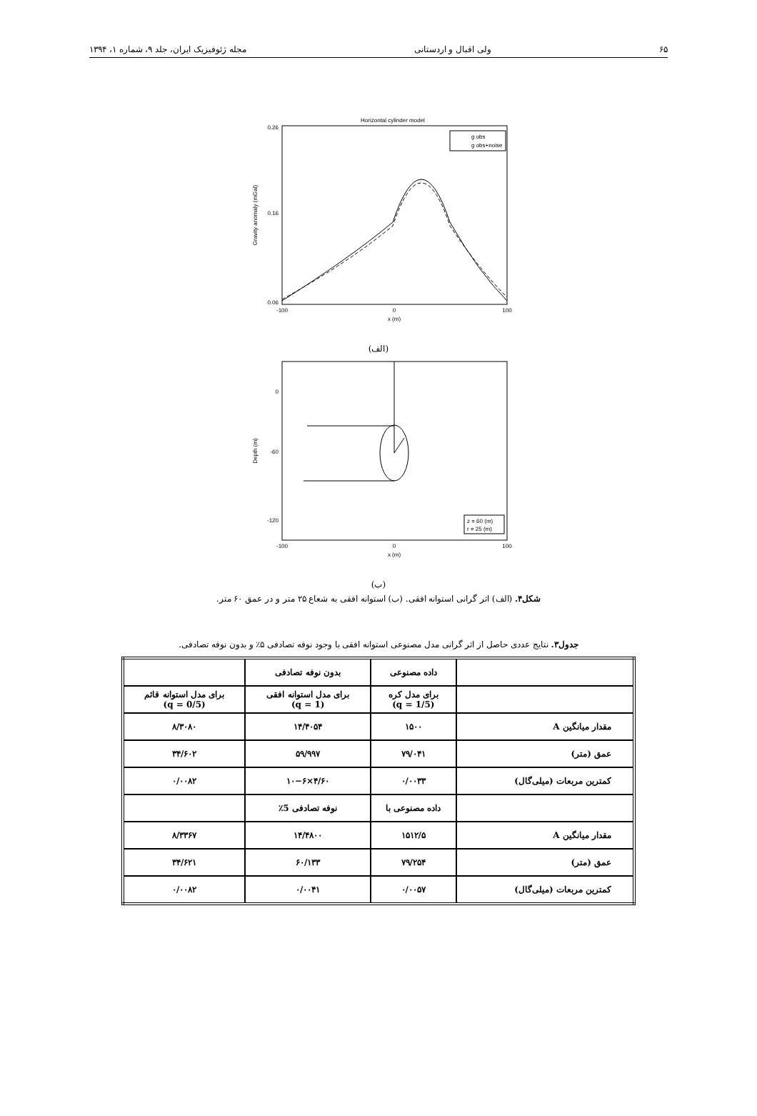۶۵ ولی اقبال و اردستانی مجله ژئوفیزیک ایران، جلد ۹، شماره ۱، ۱۳۹۴
Horizontal cylinder model
0.26
0.16
0.06
-100
0
100
x (m)
Gravity anomaly (mGal)
g obs
g obs+noise
(الف)
0
-60
-120
-100
0
100
x (m)
Depth (m)
z = 60 (m)
r = 25 (m)
(ب)
شکل۴. (الف) اثر گرانی استوانه افقی. (ب) استوانه افقی به شعاع ۲۵ متر و در عمق ۶۰ متر.
جدول۳. نتایج عددی حاصل از اثر گرانی مدل مصنوعی استوانه افقی با وجود نوفه تصادفی ۵٪ و بدون نوفه تصادفی.
| | داده مصنوعی | بدون نوفه تصادفی | |
| | برای مدل کره (q = 1/5) | برای مدل استوانه افقی (q = 1) | برای مدل استوانه قائم (q = 0/5) |
| مقدار میانگین A | ۱۵۰۰ | ۱۴/۴۰۵۴ | ۸/۳۰۸۰ |
| عمق (متر) | ۷۹/۰۴۱ | ۵۹/۹۹۷ | ۳۴/۶۰۲ |
| کمترین مربعات (میلی‌گال) | ۰/۰۰۳۳ | ۴/۶۰×۱۰−۶ | ۰/۰۰۸۲ |
| | داده مصنوعی با | نوفه تصادفی 5٪ | |
| مقدار میانگین A | ۱۵۱۲/۵ | ۱۴/۴۸۰۰ | ۸/۳۳۶۷ |
| عمق (متر) | ۷۹/۲۵۴ | ۶۰/۱۳۳ | ۳۴/۶۲۱ |
| کمترین مربعات (میلی‌گال) | ۰/۰۰۵۷ | ۰/۰۰۴۱ | ۰/۰۰۸۲ |